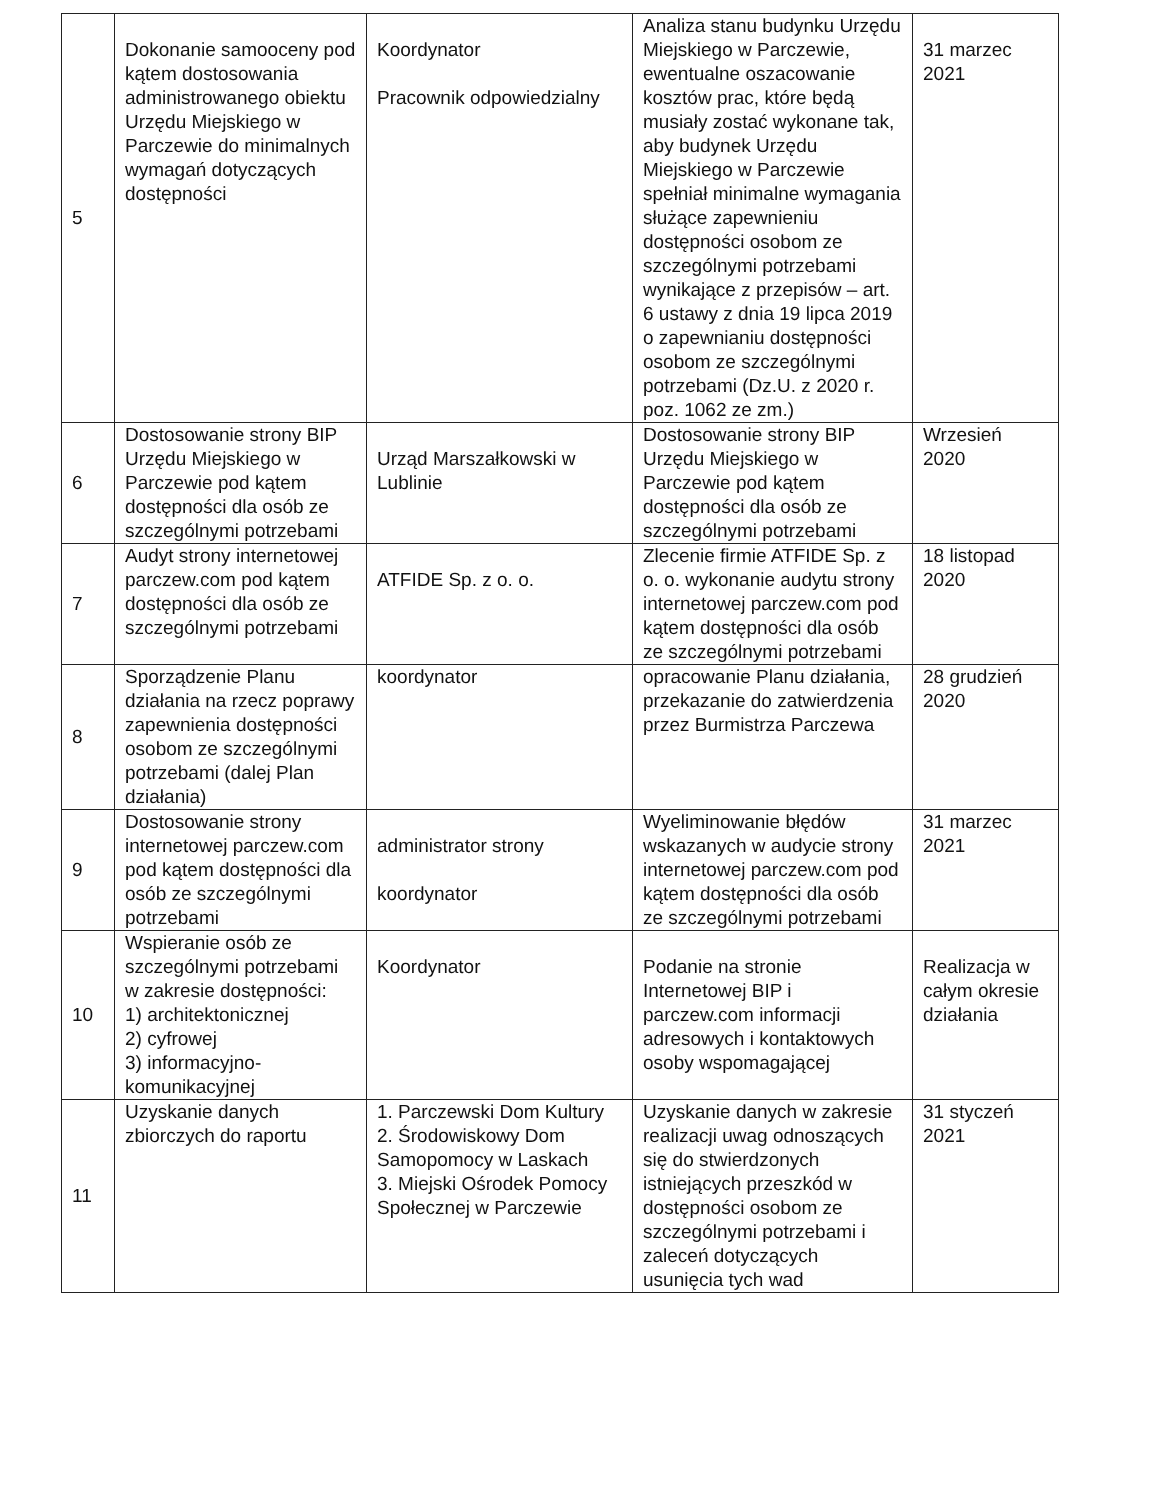| 5 | Dokonanie samooceny pod kątem dostosowania administrowanego obiektu Urzędu Miejskiego w Parczewie do minimalnych wymagań dotyczących dostępności | Koordynator Pracownik odpowiedzialny | Analiza stanu budynku Urzędu Miejskiego w Parczewie, ewentualne oszacowanie kosztów prac, które będą musiały zostać wykonane tak, aby budynek Urzędu Miejskiego w Parczewie spełniał minimalne wymagania służące zapewnieniu dostępności osobom ze szczególnymi potrzebami wynikające z przepisów – art. 6 ustawy z dnia 19 lipca 2019 o zapewnianiu dostępności osobom ze szczególnymi potrzebami (Dz.U. z 2020 r. poz. 1062 ze zm.) | 31 marzec 2021 |
| 6 | Dostosowanie strony BIP Urzędu Miejskiego w Parczewie pod kątem dostępności dla osób ze szczególnymi potrzebami | Urząd Marszałkowski w Lublinie | Dostosowanie strony BIP Urzędu Miejskiego w Parczewie pod kątem dostępności dla osób ze szczególnymi potrzebami | Wrzesień 2020 |
| 7 | Audyt strony internetowej parczew.com pod kątem dostępności dla osób ze szczególnymi potrzebami | ATFIDE Sp. z o. o. | Zlecenie firmie ATFIDE Sp. z o. o. wykonanie audytu strony internetowej parczew.com pod kątem dostępności dla osób ze szczególnymi potrzebami | 18 listopad 2020 |
| 8 | Sporządzenie Planu działania na rzecz poprawy zapewnienia dostępności osobom ze szczególnymi potrzebami (dalej Plan działania) | koordynator | opracowanie Planu działania, przekazanie do zatwierdzenia przez Burmistrza Parczewa | 28 grudzień 2020 |
| 9 | Dostosowanie strony internetowej parczew.com pod kątem dostępności dla osób ze szczególnymi potrzebami | administrator strony koordynator | Wyeliminowanie błędów wskazanych w audycie strony internetowej parczew.com pod kątem dostępności dla osób ze szczególnymi potrzebami | 31 marzec 2021 |
| 10 | Wspieranie osób ze szczególnymi potrzebami w zakresie dostępności: 1) architektonicznej 2) cyfrowej 3) informacyjno-komunikacyjnej | Koordynator | Podanie na stronie Internetowej BIP i parczew.com informacji adresowych i kontaktowych osoby wspomagającej | Realizacja w całym okresie działania |
| 11 | Uzyskanie danych zbiorczych do raportu | 1. Parczewski Dom Kultury 2. Środowiskowy Dom Samopomocy w Laskach 3. Miejski Ośrodek Pomocy Społecznej w Parczewie | Uzyskanie danych w zakresie realizacji uwag odnoszących się do stwierdzonych istniejących przeszkód w dostępności osobom ze szczególnymi potrzebami i zaleceń dotyczących usunięcia tych wad | 31 styczeń 2021 |